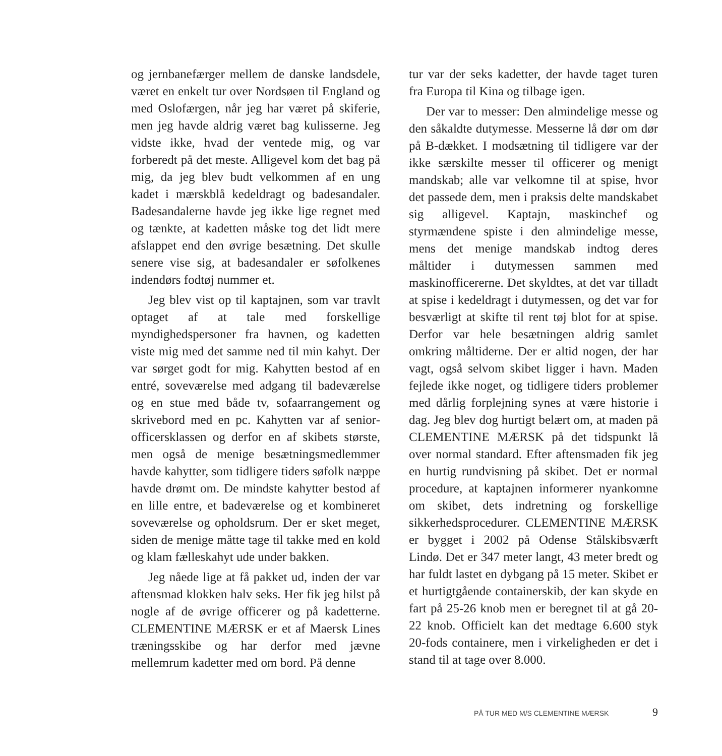og jernbanefærger mellem de danske landsdele, været en enkelt tur over Nordsøen til England og med Oslofærgen, når jeg har været på skiferie, men jeg havde aldrig været bag kulisserne. Jeg vidste ikke, hvad der ventede mig, og var forberedt på det meste. Alligevel kom det bag på mig, da jeg blev budt velkommen af en ung kadet i mærskblå kedeldragt og badesandaler. Badesandalerne havde jeg ikke lige regnet med og tænkte, at kadetten måske tog det lidt mere afslappet end den øvrige besætning. Det skulle senere vise sig, at badesandaler er søfolkenes indendørs fodtøj nummer et.
Jeg blev vist op til kaptajnen, som var travlt optaget af at tale med forskellige myndighedspersoner fra havnen, og kadetten viste mig med det samme ned til min kahyt. Der var sørget godt for mig. Kahytten bestod af en entré, soveværelse med adgang til badeværelse og en stue med både tv, sofaarrangement og skrivebord med en pc. Kahytten var af senior-officersklassen og derfor en af skibets største, men også de menige besætningsmedlemmer havde kahytter, som tidligere tiders søfolk næppe havde drømt om. De mindste kahytter bestod af en lille entre, et badeværelse og et kombineret soveværelse og opholdsrum. Der er sket meget, siden de menige måtte tage til takke med en kold og klam fælleskahyt ude under bakken.
Jeg nåede lige at få pakket ud, inden der var aftensmad klokken halv seks. Her fik jeg hilst på nogle af de øvrige officerer og på kadetterne. CLEMENTINE MÆRSK er et af Maersk Lines træningsskibe og har derfor med jævne mellemrum kadetter med om bord. På denne
tur var der seks kadetter, der havde taget turen fra Europa til Kina og tilbage igen.
Der var to messer: Den almindelige messe og den såkaldte dutymesse. Messerne lå dør om dør på B-dækket. I modsætning til tidligere var der ikke særskilte messer til officerer og menigt mandskab; alle var velkomne til at spise, hvor det passede dem, men i praksis delte mandskabet sig alligevel. Kaptajn, maskinchef og styrmændene spiste i den almindelige messe, mens det menige mandskab indtog deres måltider i dutymessen sammen med maskinofficererne. Det skyldtes, at det var tilladt at spise i kedeldragt i dutymessen, og det var for besværligt at skifte til rent tøj blot for at spise. Derfor var hele besætningen aldrig samlet omkring måltiderne. Der er altid nogen, der har vagt, også selvom skibet ligger i havn. Maden fejlede ikke noget, og tidligere tiders problemer med dårlig forplejning synes at være historie i dag. Jeg blev dog hurtigt belært om, at maden på CLEMENTINE MÆRSK på det tidspunkt lå over normal standard. Efter aftensmaden fik jeg en hurtig rundvisning på skibet. Det er normal procedure, at kaptajnen informerer nyankomne om skibet, dets indretning og forskellige sikkerhedsprocedurer. CLEMENTINE MÆRSK er bygget i 2002 på Odense Stålskibsværft Lindø. Det er 347 meter langt, 43 meter bredt og har fuldt lastet en dybgang på 15 meter. Skibet er et hurtigtgående containerskib, der kan skyde en fart på 25-26 knob men er beregnet til at gå 20-22 knob. Officielt kan det medtage 6.600 styk 20-fods containere, men i virkeligheden er det i stand til at tage over 8.000.
PÅ TUR MED M/S CLEMENTINE MÆRSK 9